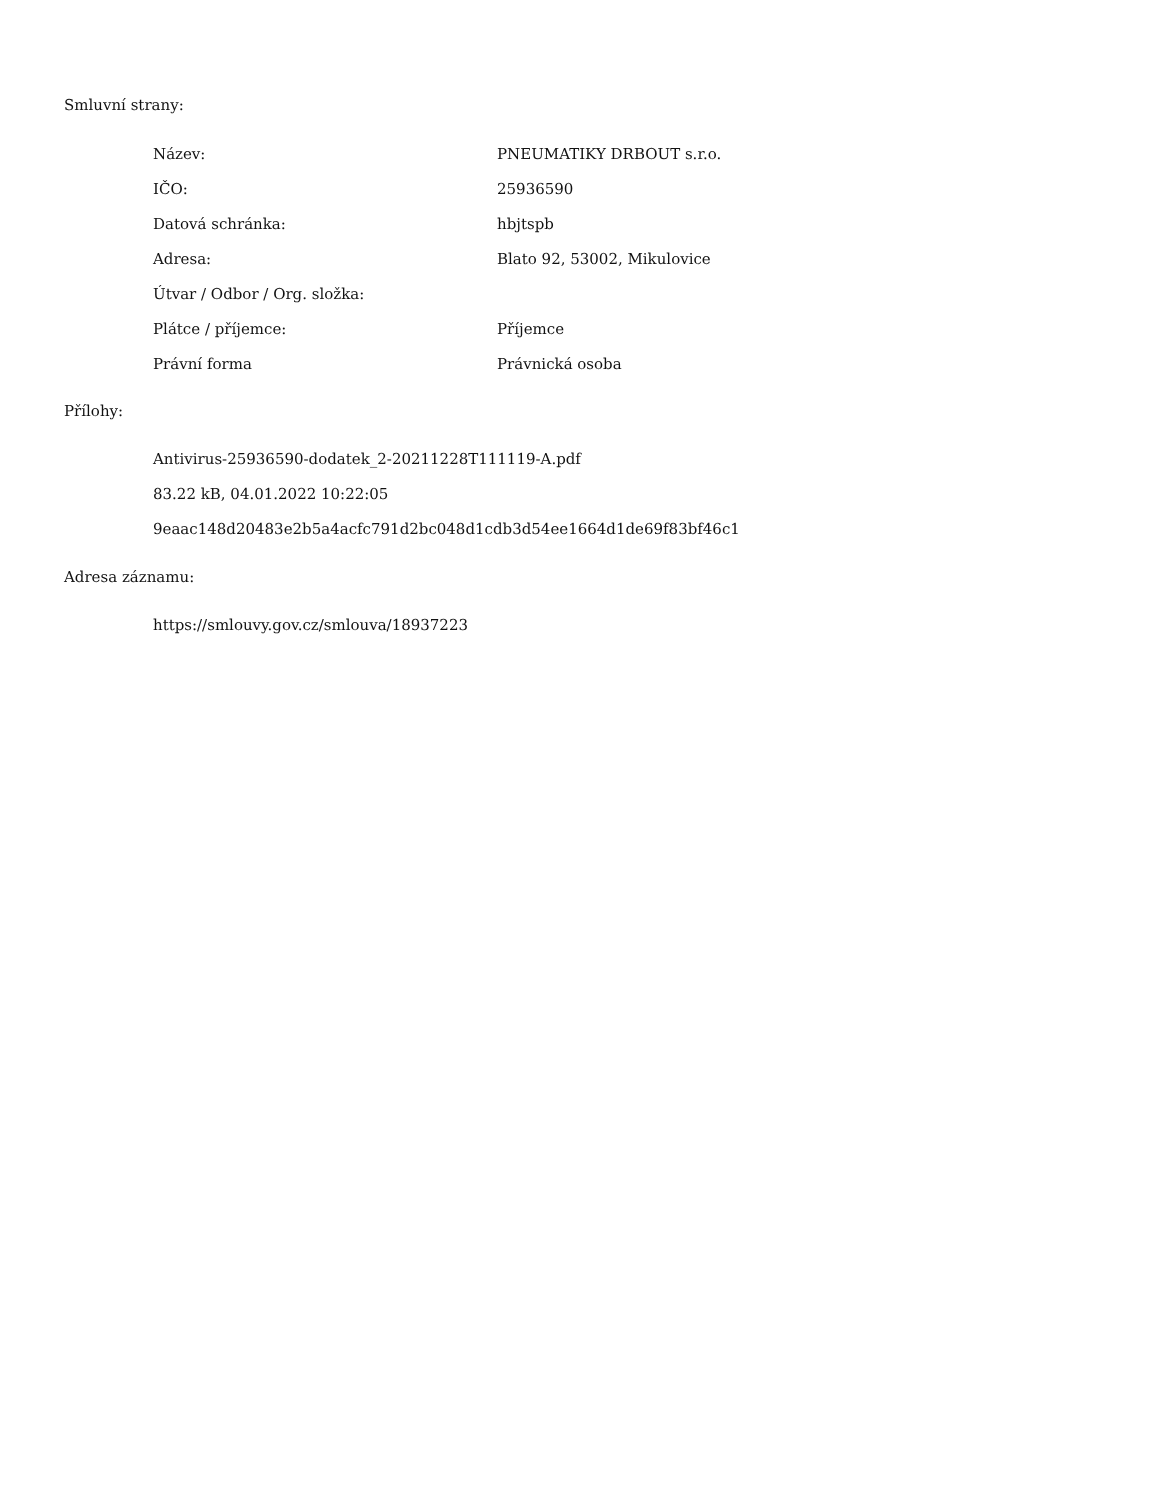Smluvní strany:
| Název: | PNEUMATIKY DRBOUT s.r.o. |
| IČO: | 25936590 |
| Datová schránka: | hbjtspb |
| Adresa: | Blato 92, 53002, Mikulovice |
| Útvar / Odbor / Org. složka: | |
| Plátce / příjemce: | Příjemce |
| Právní forma | Právnická osoba |
Přílohy:
Antivirus-25936590-dodatek_2-20211228T111119-A.pdf
83.22 kB, 04.01.2022 10:22:05
9eaac148d20483e2b5a4acfc791d2bc048d1cdb3d54ee1664d1de69f83bf46c1
Adresa záznamu:
https://smlouvy.gov.cz/smlouva/18937223